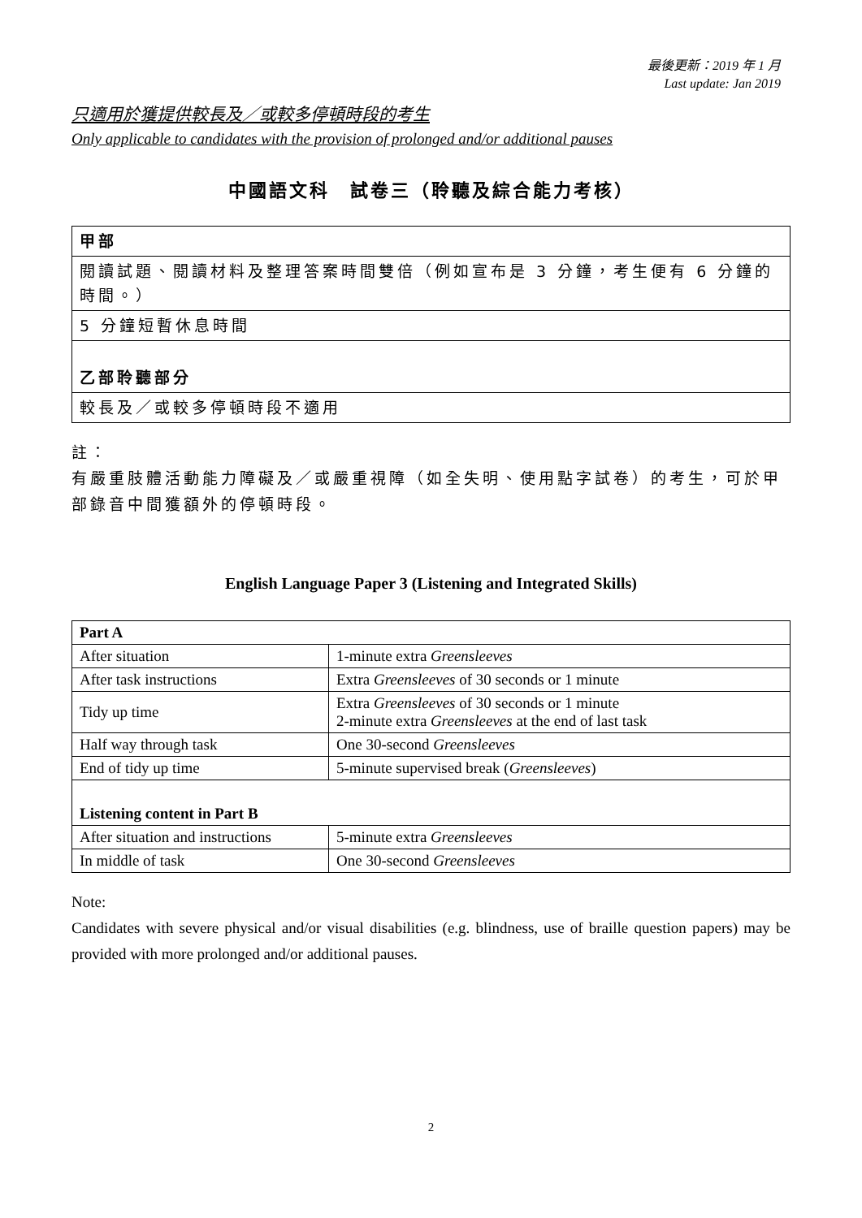最後更新：2019 年 1 月
Last update: Jan 2019
只適用於獲提供較長及／或較多停頓時段的考生
Only applicable to candidates with the provision of prolonged and/or additional pauses
中國語文科　試卷三（聆聽及綜合能力考核）
| 甲部 |
| 閱讀試題、閱讀材料及整理答案時間雙倍（例如宣布是 3 分鐘，考生便有 6 分鐘的時間。） |
| 5 分鐘短暫休息時間 |
| 乙部聆聽部分 |
| 較長及／或較多停頓時段不適用 |
註：
有嚴重肢體活動能力障礙及／或嚴重視障（如全失明、使用點字試卷）的考生，可於甲部錄音中間獲額外的停頓時段。
English Language Paper 3 (Listening and Integrated Skills)
| Part A | |
| After situation | 1-minute extra Greensleeves |
| After task instructions | Extra Greensleeves of 30 seconds or 1 minute |
| Tidy up time | Extra Greensleeves of 30 seconds or 1 minute 2-minute extra Greensleeves at the end of last task |
| Half way through task | One 30-second Greensleeves |
| End of tidy up time | 5-minute supervised break ( Greensleeves ) |
| Listening content in Part B | |
| After situation and instructions | 5-minute extra Greensleeves |
| In middle of task | One 30-second Greensleeves |
Note:
Candidates with severe physical and/or visual disabilities (e.g. blindness, use of braille question papers) may be provided with more prolonged and/or additional pauses.
2